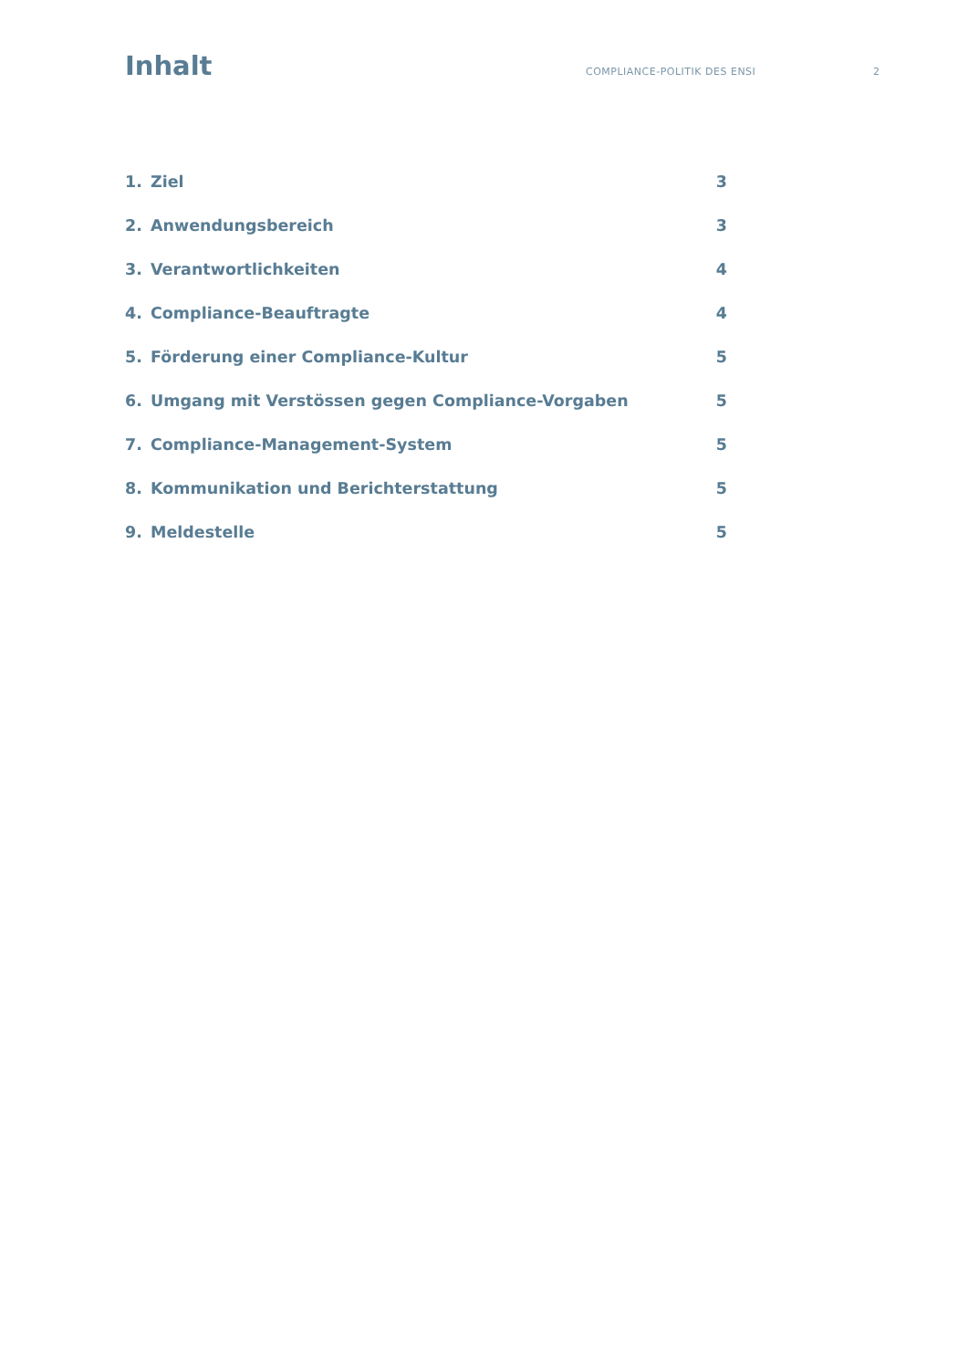Inhalt
COMPLIANCE-POLITIK DES ENSI 2
1. Ziel 3
2. Anwendungsbereich 3
3. Verantwortlichkeiten 4
4. Compliance-Beauftragte 4
5. Förderung einer Compliance-Kultur 5
6. Umgang mit Verstössen gegen Compliance-Vorgaben 5
7. Compliance-Management-System 5
8. Kommunikation und Berichterstattung 5
9. Meldestelle 5